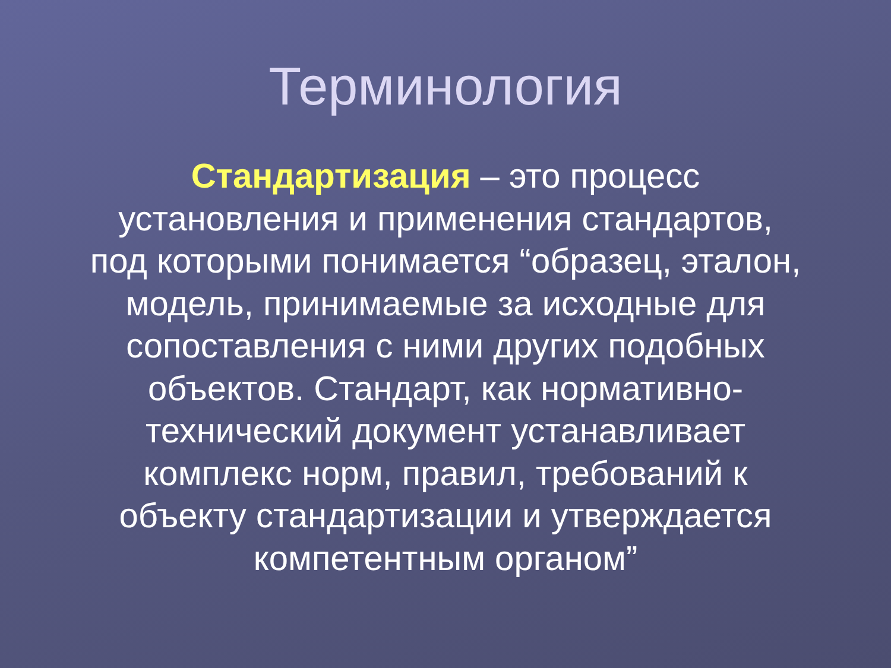Терминология
Стандартизация – это процесс установления и применения стандартов, под которыми понимается “образец, эталон, модель, принимаемые за исходные для сопоставления с ними других подобных объектов. Стандарт, как нормативно-технический документ устанавливает комплекс норм, правил, требований к объекту стандартизации и утверждается компетентным органом”